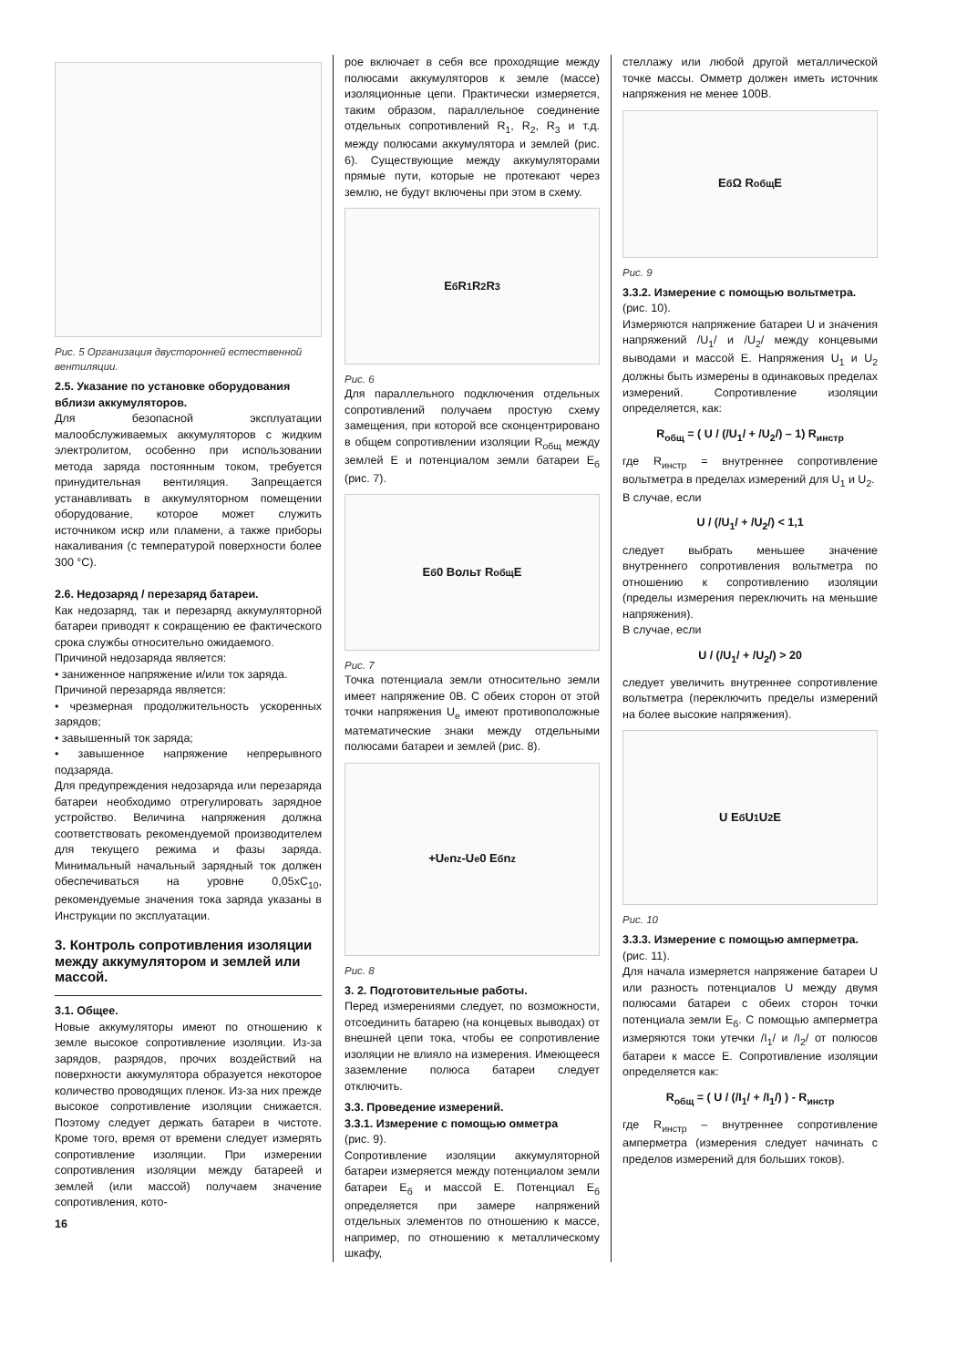Рис. 5 Организация двусторонней естественной вентиляции.
2.5. Указание по установке оборудования вблизи аккумуляторов.
Для безопасной эксплуатации малообслуживаемых аккумуляторов с жидким электролитом, особенно при использовании метода заряда постоянным током, требуется принудительная вентиляция. Запрещается устанавливать в аккумуляторном помещении оборудование, которое может служить источником искр или пламени, а также приборы накаливания (с температурой поверхности более 300 °С).
2.6. Недозаряд / перезаряд батареи.
Как недозаряд, так и перезаряд аккумуляторной батареи приводят к сокращению ее фактического срока службы относительно ожидаемого.
Причиной недозаряда является:
• заниженное напряжение и/или ток заряда.
Причиной перезаряда является:
• чрезмерная продолжительность ускоренных зарядов;
• завышенный ток заряда;
• завышенное напряжение непрерывного подзаряда.
Для предупреждения недозаряда или перезаряда батареи необходимо отрегулировать зарядное устройство. Величина напряжения должна соответствовать рекомендуемой производителем для текущего режима и фазы заряда. Минимальный начальный зарядный ток должен обеспечиваться на уровне 0,05xC<sub>10</sub>, рекомендуемые значения тока заряда указаны в Инструкции по эксплуатации.
3. Контроль сопротивления изоляции между аккумулятором и землей или массой.
3.1. Общее.
Новые аккумуляторы имеют по отношению к земле высокое сопротивление изоляции. Из-за зарядов, разрядов, прочих воздействий на поверхности аккумулятора образуется некоторое количество проводящих пленок. Из-за них прежде высокое сопротивление изоляции снижается. Поэтому следует держать батареи в чистоте. Кроме того, время от времени следует измерять сопротивление изоляции. При измерении сопротивления изоляции между батареей и землей (или массой) получаем значение сопротивления, кото-
16
рое включает в себя все проходящие между полюсами аккумуляторов к земле (массе) изоляционные цепи. Практически измеряется, таким образом, параллельное соединение отдельных сопротивлений R<sub>1</sub>, R<sub>2</sub>, R<sub>3</sub> и т.д. между полюсами аккумулятора и землей (рис. 6). Существующие между аккумуляторами прямые пути, которые не протекают через землю, не будут включены при этом в схему.
E<sub>б</sub> R<sub>1</sub> R<sub>2</sub> R<sub>3</sub>
Рис. 6
Для параллельного подключения отдельных сопротивлений получаем простую схему замещения, при которой все сконцентрировано в общем сопротивлении изоляции R<sub>общ</sub> между землей Е и потенциалом земли батареи Е<sub>б</sub> (рис. 7).
E<sub>б</sub> 0 Вольт R<sub>общ</sub> E
Рис. 7
Точка потенциала земли относительно земли имеет напряжение 0В. С обеих сторон от этой точки напряжения U<sub>e</sub> имеют противоположные математические знаки между отдельными полюсами батареи и землей (рис. 8).
+U<sub>e</sub> n<sub>z</sub> -U<sub>e</sub> 0 E<sub>б</sub> n<sub>z</sub>
Рис. 8
3. 2. Подготовительные работы.
Перед измерениями следует, по возможности, отсоединить батарею (на концевых выводах) от внешней цепи тока, чтобы ее сопротивление изоляции не влияло на измерения. Имеющееся заземление полюса батареи следует отключить.
3.3. Проведение измерений.
3.3.1. Измерение с помощью омметра
(рис. 9).
Сопротивление изоляции аккумуляторной батареи измеряется между потенциалом земли батареи Е<sub>б</sub> и массой Е. Потенциал Е<sub>б</sub> определяется при замере напряжений отдельных элементов по отношению к массе, например, по отношению к металлическому шкафу,
стеллажу или любой другой металлической точке массы. Омметр должен иметь источник напряжения не менее 100В.
E<sub>б</sub> Ω R<sub>общ</sub> E
Рис. 9
3.3.2. Измерение с помощью вольтметра.
(рис. 10).
Измеряются напряжение батареи U и значения напряжений /U<sub>1</sub>/ и /U<sub>2</sub>/ между концевыми выводами и массой Е. Напряжения U<sub>1</sub> и U<sub>2</sub> должны быть измерены в одинаковых пределах измерений. Сопротивление изоляции определяется, как:
R<sub>общ</sub> = ( U / (/U<sub>1</sub>/ + /U<sub>2</sub>/) – 1) R<sub>инстр</sub>
где R<sub>инстр</sub> = внутреннее сопротивление вольтметра в пределах измерений для U<sub>1</sub> и U<sub>2</sub>.
В случае, если
U / (/U<sub>1</sub>/ + /U<sub>2</sub>/) < 1,1
следует выбрать меньшее значение внутреннего сопротивления вольтметра по отношению к сопротивлению изоляции (пределы измерения переключить на меньшие напряжения).
В случае, если
U / (/U<sub>1</sub>/ + /U<sub>2</sub>/) > 20
следует увеличить внутреннее сопротивление вольтметра (переключить пределы измерений на более высокие напряжения).
U E<sub>б</sub> U<sub>1</sub> U<sub>2</sub> E
Рис. 10
3.3.3. Измерение с помощью амперметра.
(рис. 11).
Для начала измеряется напряжение батареи U или разность потенциалов U между двумя полюсами батареи с обеих сторон точки потенциала земли Е<sub>б</sub>. С помощью амперметра измеряются токи утечки /I<sub>1</sub>/ и /I<sub>2</sub>/ от полюсов батареи к массе Е. Сопротивление изоляции определяется как:
R<sub>общ</sub> = ( U / (/I<sub>1</sub>/ + /I<sub>1</sub>/) ) - R<sub>инстр</sub>
где R<sub>инстр</sub> – внутреннее сопротивление амперметра (измерения следует начинать с пределов измерений для больших токов).